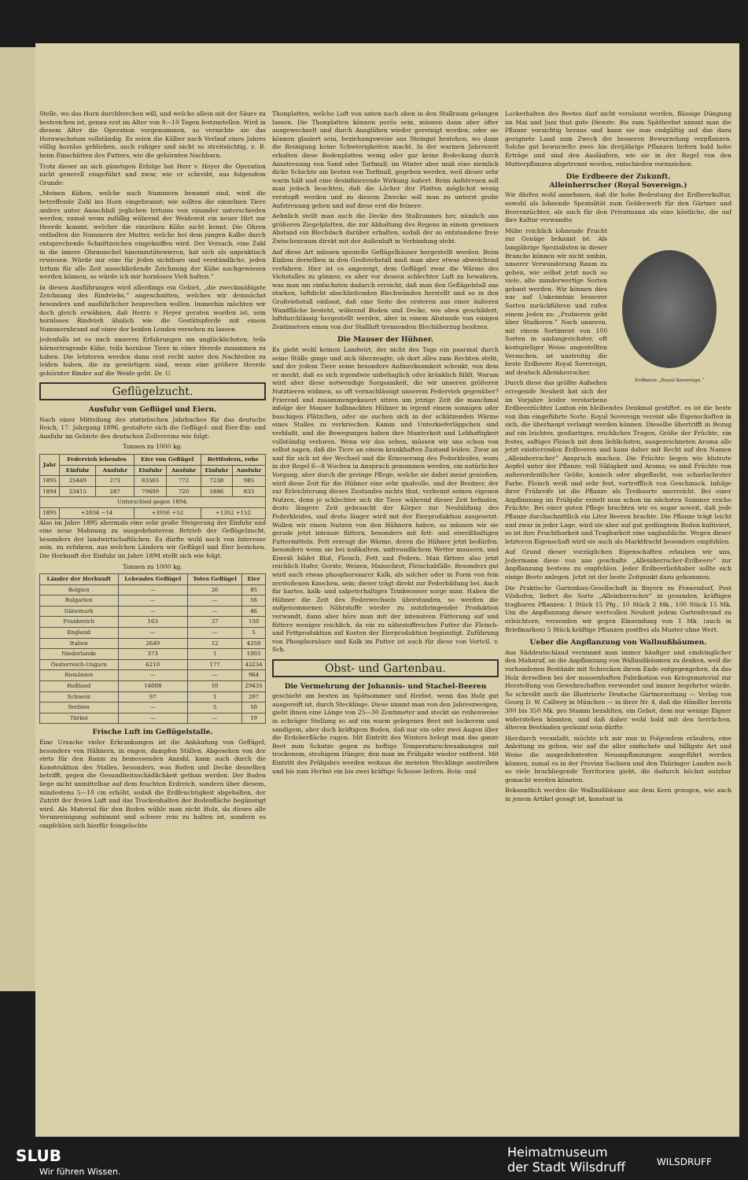Stelle, wo das Horn durchbrechen will, und welche allein mit der Säure zu bestreichen ist, genau erst im Alter von 8—10 Tagen festzustellen. Wird in diesem Alter die Operation vorgenommen, so vernichte sie das Hornwachstum vollständig. Es seien die Kälber nach Verlauf eines Jahres völlig hornlos geblieben, auch ruhiger und nicht so streitsüchtig, z. B. beim Einschütten des Futters, wie die gehörnten Nachbarn.
Trotz dieser an sich günstigen Erfolge hat Herr v. Heyer die Operation nicht generell eingeführt und zwar, wie er schreibt, aus folgendem Grunde:
„Meinen Kühen, welche nach Nummern benannt sind, wird die betreffende Zahl ins Horn eingebrannt; wie sollten die einzelnen Tiere anders unter Ausschluß jeglichen Irrtums von einander unterschieden werden, zumal wenn zufällig während der Weidezeit ein neuer Hirt zur Heerde kommt, welcher die einzelnen Kühe nicht kennt. Die Ohren enthalten die Nummern der Mutter, welche bei dem jungen Kalbe durch entsprechende Schnittzeichen eingekniffen wird. Der Versuch, eine Zahl in die innere Ohrmuschel hineinzutätowieren, hat sich als unpraktisch erwiesen. Würde mir eine für Jeden sichtbare und verständliche, jeden Irrtum für alle Zeit ausschließende Zeichnung der Kühe nachgewiesen werden können, so würde ich mir hornloses Vieh halten.“
In diesen Ausführungen wird allerdings ein Gebiet, „die zweckmäßigste Zeichnung des Rindviehs,“ angeschnitten, welches wir demnächst besonders und ausführlicher besprechen wollen. Immerhin möchten wir doch gleich erwähnen, daß Herrn v. Heyer geraten worden ist, sein hornloses Rindvieh ähnlich wie die Gestütspferde mit einem Nummernbrand auf einer der beiden Lenden versehen zu lassen.
Jedenfalls ist es nach unseren Erfahrungen am unglücklichsten, teils hörnertragende Kühe, teils hornlose Tiere in einer Heerde zusammen zu haben. Die letzteren werden dann erst recht unter den Nachteilen zu leiden haben, die zu gewärtigen sind, wenn eine größere Heerde gehörnter Rinder auf die Weide geht. Dr. U.
Geflügelzucht.
Ausfuhr von Geflügel und Eiern.
Nach einer Mitteilung des statistischen Jahrbuches für das deutsche Reich, 17. Jahrgang 1896, gestaltete sich die Geflügel- und Eier-Ein- und Ausfuhr im Gebiete des deutschen Zollvereins wie folgt:
Tonnen zu 1000 kg.
| Jahr | Federvieh lebendes | | Eier von Geflügel | | Bettfedern, rohe | |
| --- | --- | --- | --- | --- | --- | --- |
| | Einfuhr | Ausfuhr | Einfuhr | Ausfuhr | Einfuhr | Ausfuhr |
| 1895 | 25449 | 273 | 83565 | 772 | 7238 | 985 |
| 1894 | 23415 | 287 | 79609 | 720 | 5886 | 833 |
| Unterschied gegen 1894: | | | | | | |
| 1895 | +2034 −14 | | +3956 +52 | | +1352 +152 | |
Also im Jahre 1895 abermals eine sehr große Steigerung der Einfuhr und eine neue Mahnung zu ausgedehnterem Betrieb der Geflügelzucht, besonders der landwirtschaftlichen. Es dürfte wohl noch von Interesse sein, zu erfahren, aus welchen Ländern wir Geflügel und Eier beziehen. Die Herkunft der Einfuhr im Jahre 1894 stellt sich wie folgt.
Tonnen zu 1000 kg.
| Länder der Herkunft | Lebendes Geflügel | Totes Geflügel | Eier |
| --- | --- | --- | --- |
| Belgien | — | 26 | 85 |
| Bulgarien | — | — | 56 |
| Dänemark | — | — | 46 |
| Frankreich | 163 | 37 | 150 |
| England | — | — | 5 |
| Italien | 2649 | 12 | 4250 |
| Niederlande | 373 | 1 | 1003 |
| Oesterreich-Ungarn | 6210 | 177 | 43234 |
| Rumänien | — | — | 964 |
| Rußland | 14008 | 10 | 29435 |
| Schweiz | 97 | 1 | 297 |
| Serbien | — | 5 | 50 |
| Türkei | — | — | 19 |
Frische Luft im Geflügelstalle.
Eine Ursache vieler Erkrankungen ist die Anhäufung von Geflügel, besonders von Hühnern, in engen, dumpfen Ställen. Abgesehen von der stets für den Raum zu bemessenden Anzahl, kann auch durch die Konstruktion des Stalles, besonders, was Boden und Decke desselben betrifft, gegen die Gesundheitsschädlichkeit gethan werden. Der Boden liege nicht unmittelbar auf dem feuchten Erdreich, sondern über diesem, mindestens 5—10 cm erhöht, sodaß die Erdfeuchtigkeit abgehalten, der Zutritt der freien Luft und das Trockenhalten der Bodenfläche begünstigt wird. Als Material für den Boden wähle man nicht Holz, da dieses alle Verunreinigung aufnimmt und schwer rein zu halten ist, sondern es empfehlen sich hierfür feingelochte
Thonplatten, welche Luft von unten nach oben in den Stallraum gelangen lassen. Die Thonplatten können porös sein, müssen dann aber öfter ausgewechselt und durch Ausglühen wieder gereinigt werden, oder sie können glasiert sein, beziehungsweise aus Steingut bestehen, wo dann die Reinigung keine Schwierigkeiten macht. In der warmen Jahreszeit erhalten diese Bodenplatten wenig oder gar keine Bedeckung durch Ausstreuung von Sand oder Torfmull; im Winter aber muß eine ziemlich dicke Schichte am besten von Torfmull, gegeben werden, weil dieser sehr warm hält und eine desinfizierende Wirkung äußert. Beim Aufstreuen soll man jedoch beachten, daß die Löcher der Platten möglichst wenig verstopft werden und zu diesem Zwecke soll man zu unterst grobe Aufstreuung geben und auf diese erst die feinere.
Aehnlich stellt man auch die Decke des Stallraumes her, nämlich aus größeren Ziegelplatten, die zur Abhaltung des Regens in einem gewissen Abstand ein Blechdach darüber erhalten, sodaß der so entstandene freie Zwischenraum direkt mit der Außenluft in Verbindung steht.
Auf diese Art müssen spezielle Geflügelhäuser hergestellt werden. Beim Einbau derselben in den Großviehstall muß man aber etwas abweichend verfahren. Hier ist es angezeigt, dem Geflügel zwar die Wärme des Viehstalles zu gönnen, es aber vor dessen schlechter Luft zu bewahren, was man am einfachsten dadurch erreicht, daß man den Geflügelstall aus starken, luftdicht abschließenden Blechwänden herstellt und so in den Großviehstall einbaut, daß eine Seite des ersteren aus einer äußeren Wandfläche besteht, während Boden und Decke, wie oben geschildert, luftdurchlässig hergestellt werden, aber in einem Abstande von einigen Zentimetern einen von der Stallluft trennenden Blechüberzug besitzen.
Die Mauser der Hühner.
Es giebt wohl keinen Landwirt, der nicht des Tags ein paarmal durch seine Ställe ginge und sich überzeugte, ob dort alles zum Rechten steht, und der jedem Tiere seine besondere Aufmerksamkeit schenkt, von dem er merkt, daß es sich irgendwie unbehaglich oder kränklich fühlt. Warum wird aber diese notwendige Sorgsamkeit, die wir unseren größeren Nutztieren widmen, so oft vernachlässigt unserem Federvieh gegenüber? Frierend und zusammengekauert sitzen um jetzige Zeit die manchmal infolge der Mauser halbnackten Hühner in irgend einem sonnigen oder buschigen Plätzchen, oder sie suchen sich in der schützenden Wärme eines Stalles zu verkriechen. Kamm und Unterkieferläppchen sind verblaßt, und die Bewegungen haben ihre Munterkeit und Lebhaftigkeit vollständig verloren. Wenn wir das sehen, müssen wir uns schon von selbst sagen, daß die Tiere an einem krankhaften Zustand leiden. Zwar an und für sich ist der Wechsel und die Erneuerung des Federkleides, wozu in der Regel 6—8 Wochen in Anspruch genommen werden, ein natürlicher Vorgang, aber durch die geringe Pflege, welche sie dabei meist genießen, wird diese Zeit für die Hühner eine sehr qualvolle, und der Besitzer, der zur Erleichterung dieses Zustandes nichts thut, verkennt seinen eigenen Nutzen, denn je schlechter sich die Tiere während dieser Zeit befinden, desto längere Zeit gebraucht der Körper zur Neubildung des Federkleides, und desto länger wird mit der Eierproduktion ausgesetzt. Wollen wir einen Nutzen von den Hühnern haben, so müssen wir sie gerade jetzt intensiv füttern, besonders mit fett- und eiweißhaltigen Futtermitteln. Fett erzeugt die Wärme, deren die Hühner jetzt bedürfen, besonders wenn sie bei naßkaltem, unfreundlichem Wetter mausern, und Eiweiß bildet Blut, Fleisch, Fett und Federn. Man füttere also jetzt reichlich Hafer, Gerste, Weizen, Maisschrot, Fleischabfälle. Besonders gut wird auch etwas phosphorsaurer Kalk, als solcher oder in Form von fein zerstoßenen Knochen, sein; dieser trägt direkt zur Federbildung bei. Auch für hartes, kalk- und salpeterhaltiges Trinkwasser sorge man. Haben die Hühner die Zeit des Federwechsels überstanden, so werden die aufgenommenen Nährstoffe wieder zu nutzbringender Produktion verwandt, dann aber höre man mit der intensiven Fütterung auf und füttere weniger reichlich, da ein zu nährstoffreiches Futter die Fleisch- und Fettproduktion auf Kosten der Eierproduktion begünstigt. Zuführung von Phosphorsäure und Kalk im Futter ist auch für diese von Vorteil. v. Sch.
Obst- und Gartenbau.
Die Vermehrung der Johannis- und Stachel-Beeren
geschieht am besten im Spätsommer und Herbst, wenn das Holz gut ausgereift ist, durch Stecklinge. Diese nimmt man von den Jahreszweigen, giebt ihnen eine Länge von 25—30 Zentimeter und steckt sie reihenweise in schräger Stellung so auf ein warm gelegenes Beet mit lockerem und sandigem, aber doch kräftigem Boden, daß nur ein oder zwei Augen über die Erdoberfläche ragen. Mit Eintritt des Winters belegt man das ganze Beet zum Schutze gegen zu heftige Temperaturschwankungen mit trockenem, strohigem Dünger, den man im Frühjahr wieder entfernt. Mit Eintritt des Frühjahrs werden weitaus die meisten Stecklinge austreiben und bis zum Herbst ein bis zwei kräftige Schosse liefern. Rein- und
Lockerhalten des Beetes darf nicht versäumt werden, flüssige Düngung im Mai und Juni thut gute Dienste. Bis zum Spätherbst nimmt man die Pflanze vorsichtig heraus und kann sie nun endgültig auf das dazu geeignete Land zum Zweck der besseren Bewurzelung verpflanzen. Solche gut bewurzelte zwei- bis dreijährige Pflanzen liefern bald hohe Erträge und sind den Ausläufern, wie sie in der Regel von den Mutterpflanzen abgetrennt werden, entschieden vorzuziehen.
Die Erdbeere der Zukunft.
Alleinherrscher (Royal Sovereign.)
Wir dürfen wohl annehmen, daß die hohe Bedeutung der Erdbeerkultur, sowohl als lohnende Spezialität zum Gelderwerb für den Gärtner und Beerenzüchter, als auch für den Privatmann als eine köstliche, die auf ihre Kultur verwandte
Erdbeere „Royal-Sovereign.“
Mühe reichlich lohnende Frucht zur Genüge bekannt ist. Als langjährige Spezialisten in dieser Branche können wir nicht umhin, unserer Verwunderung Raum zu geben, wie selbst jetzt noch so viele, alte minderwertige Sorten gebaut werden. Wir können dies nur auf Unkenntnis besserer Sorten zurückführen und rufen einem Jeden zu: „Probieren geht über Studieren.“ Nach unseren, mit einem Sortiment von 100 Sorten in umfangreichster, oft kostspieliger Weise angestellten Versuchen, ist unstreitig die beste Erdbeere Royal Sovereign, auf deutsch Alleinherrscher.
Durch diese das größte Aufsehen erregende Neuheit hat sich der im Vorjahre leider verstorbene Erdbeerzüchter Laxton ein bleibendes Denkmal gestiftet. es ist die beste von ihm eingeführte Sorte. Royal Sovereign vereint alle Eigenschaften in sich, die überhaupt verlangt werden können. Dieselbe übertrifft in Bezug auf ein leichtes, großartiges, reichliches Tragen, Größe der Früchte, ein festes, saftiges Fleisch mit dem lieblichsten, ausgezeichneten Aroma alle jetzt existierenden Erdbeeren und kann daher mit Recht auf den Namen „Alleinherrscher“ Anspruch machen. Die Früchte liegen wie blutrote Aepfel unter der Pflanze, voll Süßigkeit und Aroma; es sind Früchte von außerordentlicher Größe, konisch oder abgeflacht, von scharlachroter Farbe, Fleisch weiß und sehr fest, vortrefflich von Geschmack. Infolge ihrer Frühreife ist die Pflanze als Treibsorte unerreicht. Bei einer Anpflanzung im Frühjahr erzielt man schon im nächsten Sommer reiche Früchte. Bei einer guten Pflege brachten wir es sogar soweit, daß jede Pflanze durchschnittlich ein Liter Beeren brachte. Die Pflanze trägt leicht und zwar in jeder Lage, wird sie aber auf gut gedüngtem Boden kultiviert, so ist ihre Fruchtbarkeit und Tragbarkeit eine unglaubliche. Wegen dieser letzteren Eigenschaft wird sie auch als Marktfrucht besonders empfohlen.
Auf Grund dieser vorzüglichen Eigenschaften erlauben wir uns, Jedermann diese von uns geschulte „Alleinherrscher-Erdbeere“ zur Anpflanzung bestens zu empfehlen. Jeder Erdbeerliebhaber sollte sich einige Beete anlegen. Jetzt ist der beste Zeitpunkt dazu gekommen.
Die Praktische Gartenbau-Gesellschaft in Bayern zu Frauendorf, Post Vilshofen, liefert die Sorte „Alleinherrscher“ in gesunden, kräftigen tragbaren Pflanzen: 1 Stück 15 Pfg., 10 Stück 2 Mk., 100 Stück 15 Mk. Um die Anpflanzung dieser wertvollen Neuheit jedem Gartenfreund zu erleichtern, versenden wir gegen Einsendung von 1 Mk. (auch in Briefmarken) 5 Stück kräftige Pflanzen postfrei als Muster ohne Wert.
Ueber die Anpflanzung von Wallnußbäumen.
Aus Süddeutschland vernimmt man immer häufiger und eindringlicher den Mahnruf, an die Anpflanzung von Wallnußbäumen zu denken, weil die vorhandenen Bestände mit Schrecken ihrem Ende entgegengehen, da das Holz derselben bei der massenhaften Fabrikation von Kriegsmaterial zur Herstellung von Gewehrschaften verwendet und immer begehrter würde. So schreibt auch die Illustrierte Deutsche Gärtnerzeitung — Verlag von Georg D. W. Callwey in München — in ihrer Nr. 4, daß die Händler bereits 300 bis 350 Mk. pro Stamm bezahlten, ein Gebot, dem nur wenige Eigner widerstehen könnten, und daß daher wohl bald mit den herrlichen, älteren Beständen geräumt sein dürfte.
Hierdurch veranlaßt, möchte ich mir nun in Folgendem erlauben, eine Anleitung zu geben, wie auf die aller einfachste und billigste Art und Weise die ausgedehntesten Neuanpflanzungen ausgeführt werden können, zumal es in der Provinz Sachsen und den Thüringer Landen noch so viele brachliegende Territorien giebt, die dadurch höchst nutzbar gemacht werden könnten.
Bekanntlich werden die Wallnußbäume aus dem Kern gezogen, wie auch in jenem Artikel gesagt ist, konstant in
SLUB
Wir führen Wissen.
Heimatmuseum
der Stadt Wilsdruff
WILSDRUFF